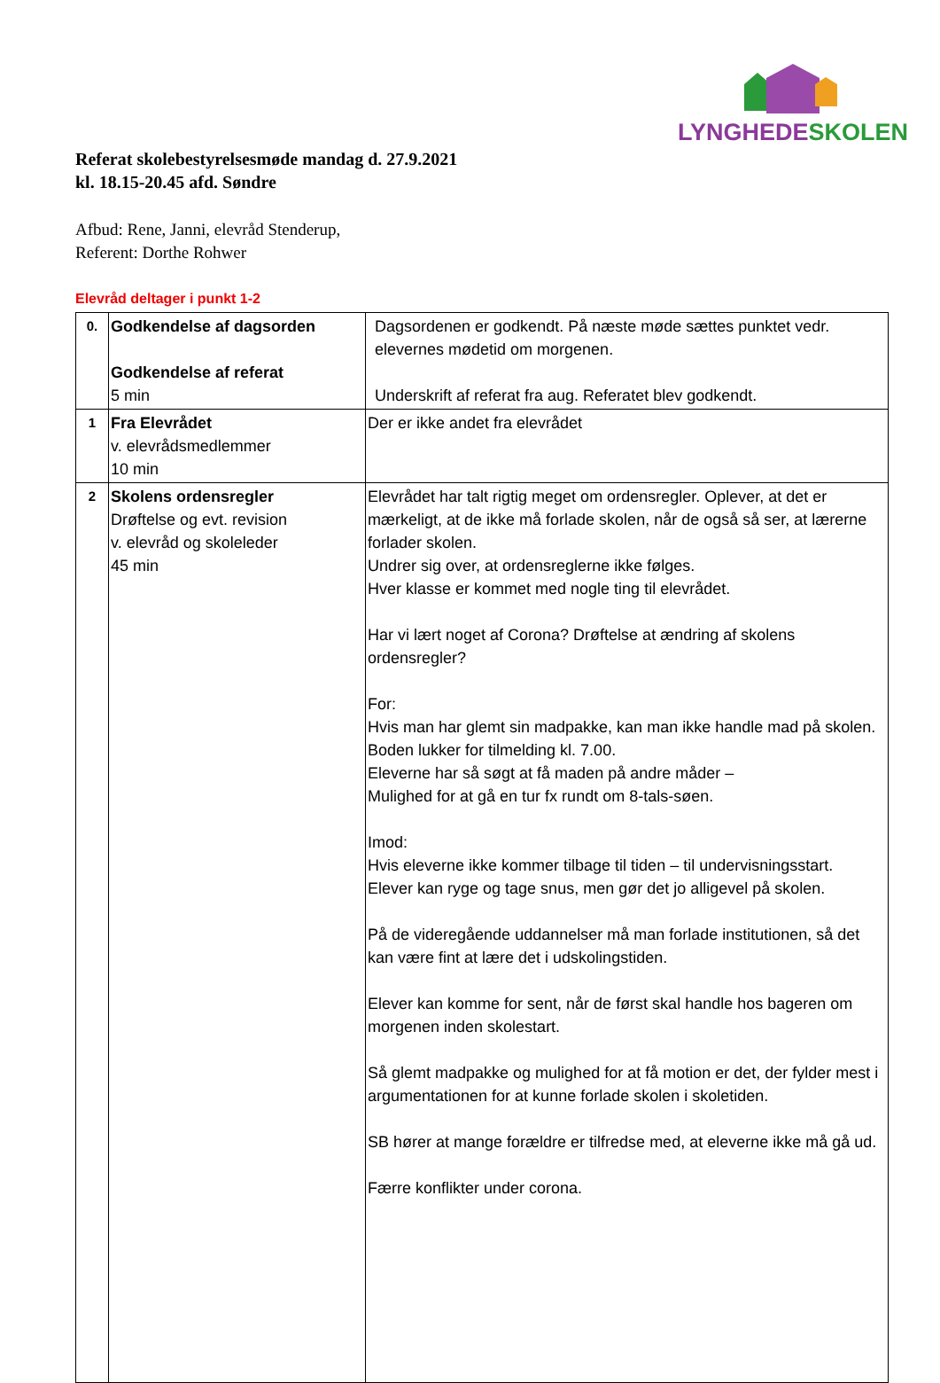LYNGHEDE SKOLEN
Referat skolebestyrelsesmøde mandag d. 27.9.2021
kl. 18.15-20.45 afd. Søndre
Afbud: Rene, Janni, elevråd Stenderup,
Referent: Dorthe Rohwer
Elevråd deltager i punkt 1-2
| 0. | Godkendelse af dagsorden Godkendelse af referat 5 min | Dagsordenen er godkendt. På næste møde sættes punktet vedr. elevernes mødetid om morgenen. Underskrift af referat fra aug. Referatet blev godkendt. |
| 1 | Fra Elevrådet v. elevrådsmedlemmer 10 min | Der er ikke andet fra elevrådet |
| 2 | Skolens ordensregler Drøftelse og evt. revision v. elevråd og skoleleder 45 min | Elevrådet har talt rigtig meget om ordensregler. Oplever, at det er mærkeligt, at de ikke må forlade skolen, når de også så ser, at lærerne forlader skolen. Undrer sig over, at ordensreglerne ikke følges. Hver klasse er kommet med nogle ting til elevrådet. Har vi lært noget af Corona? Drøftelse at ændring af skolens ordensregler? For: Hvis man har glemt sin madpakke, kan man ikke handle mad på skolen. Boden lukker for tilmelding kl. 7.00. Eleverne har så søgt at få maden på andre måder – Mulighed for at gå en tur fx rundt om 8-tals-søen. Imod: Hvis eleverne ikke kommer tilbage til tiden – til undervisningsstart. Elever kan ryge og tage snus, men gør det jo alligevel på skolen. På de videregående uddannelser må man forlade institutionen, så det kan være fint at lære det i udskolingstiden. Elever kan komme for sent, når de først skal handle hos bageren om morgenen inden skolestart. Så glemt madpakke og mulighed for at få motion er det, der fylder mest i argumentationen for at kunne forlade skolen i skoletiden. SB hører at mange forældre er tilfredse med, at eleverne ikke må gå ud. Færre konflikter under corona. |